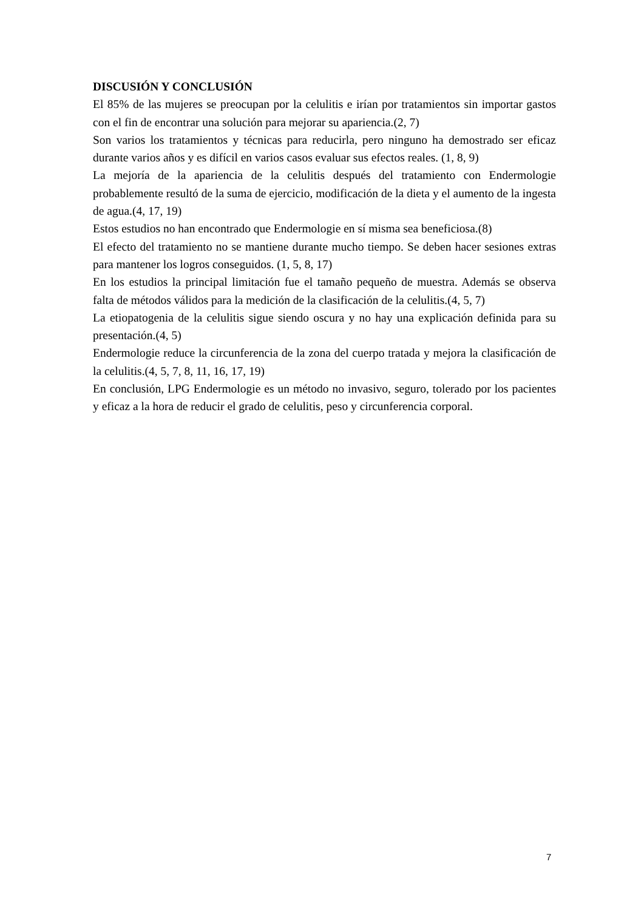DISCUSIÓN Y CONCLUSIÓN
El 85% de las mujeres se preocupan por la celulitis e irían por tratamientos sin importar gastos con el fin de encontrar una solución para mejorar su apariencia.(2, 7)
Son varios los tratamientos y técnicas para reducirla, pero ninguno ha demostrado ser eficaz durante varios años y es difícil en varios casos evaluar sus efectos reales. (1, 8, 9)
La mejoría de la apariencia de la celulitis después del tratamiento con Endermologie probablemente resultó de la suma de ejercicio, modificación de la dieta y el aumento de la ingesta de agua.(4, 17, 19)
Estos estudios no han encontrado que Endermologie en sí misma sea beneficiosa.(8)
El efecto del tratamiento no se mantiene durante mucho tiempo. Se deben hacer sesiones extras para mantener los logros conseguidos. (1, 5, 8, 17)
En los estudios la principal limitación fue el tamaño pequeño de muestra. Además se observa falta de métodos válidos para la medición de la clasificación de la celulitis.(4, 5, 7)
La etiopatogenia de la celulitis sigue siendo oscura y no hay una explicación definida para su presentación.(4, 5)
Endermologie reduce la circunferencia de la zona del cuerpo tratada y mejora la clasificación de la celulitis.(4, 5, 7, 8, 11, 16, 17, 19)
En conclusión, LPG Endermologie es un método no invasivo, seguro, tolerado por los pacientes y eficaz a la hora de reducir el grado de celulitis, peso y circunferencia corporal.
7